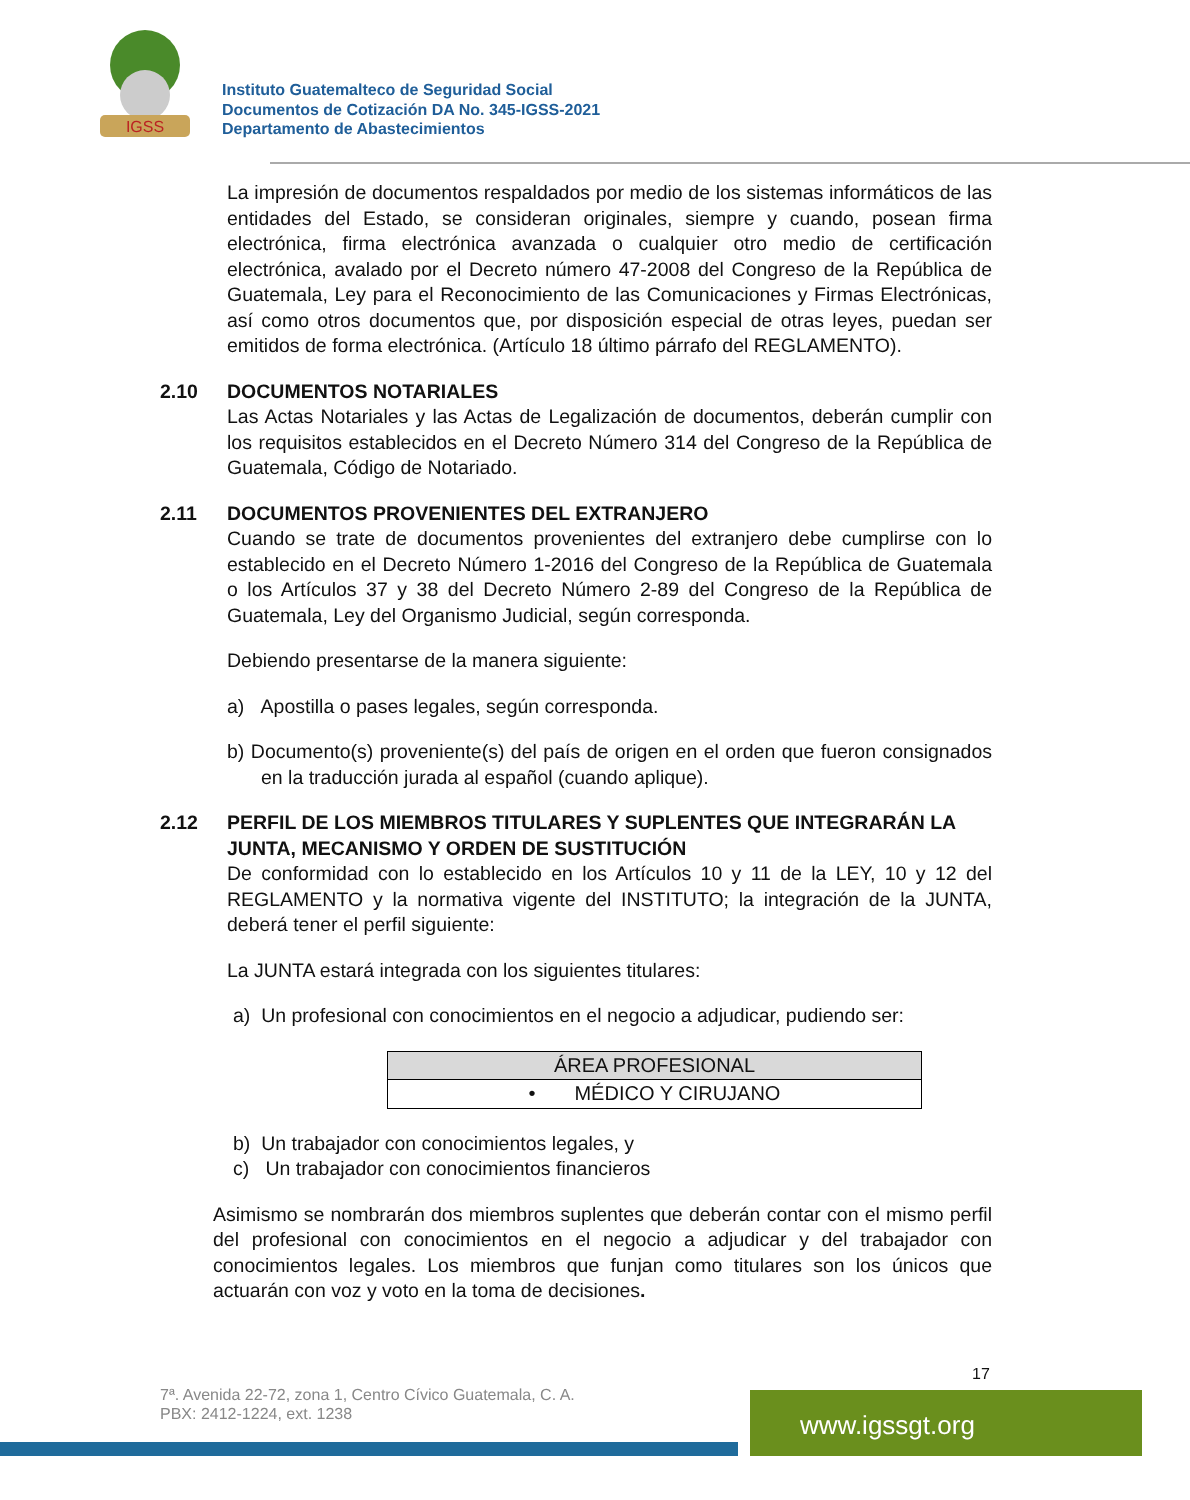IGSS
Instituto Guatemalteco de Seguridad Social
Documentos de Cotización DA No. 345-IGSS-2021
Departamento de Abastecimientos
La impresión de documentos respaldados por medio de los sistemas informáticos de las entidades del Estado, se consideran originales, siempre y cuando, posean firma electrónica, firma electrónica avanzada o cualquier otro medio de certificación electrónica, avalado por el Decreto número 47-2008 del Congreso de la República de Guatemala, Ley para el Reconocimiento de las Comunicaciones y Firmas Electrónicas, así como otros documentos que, por disposición especial de otras leyes, puedan ser emitidos de forma electrónica. (Artículo 18 último párrafo del REGLAMENTO).
2.10 DOCUMENTOS NOTARIALES
Las Actas Notariales y las Actas de Legalización de documentos, deberán cumplir con los requisitos establecidos en el Decreto Número 314 del Congreso de la República de Guatemala, Código de Notariado.
2.11 DOCUMENTOS PROVENIENTES DEL EXTRANJERO
Cuando se trate de documentos provenientes del extranjero debe cumplirse con lo establecido en el Decreto Número 1-2016 del Congreso de la República de Guatemala o los Artículos 37 y 38 del Decreto Número 2-89 del Congreso de la República de Guatemala, Ley del Organismo Judicial, según corresponda.
Debiendo presentarse de la manera siguiente:
a) Apostilla o pases legales, según corresponda.
b) Documento(s) proveniente(s) del país de origen en el orden que fueron consignados en la traducción jurada al español (cuando aplique).
2.12 PERFIL DE LOS MIEMBROS TITULARES Y SUPLENTES QUE INTEGRARÁN LA JUNTA, MECANISMO Y ORDEN DE SUSTITUCIÓN
De conformidad con lo establecido en los Artículos 10 y 11 de la LEY, 10 y 12 del REGLAMENTO y la normativa vigente del INSTITUTO; la integración de la JUNTA, deberá tener el perfil siguiente:
La JUNTA estará integrada con los siguientes titulares:
a) Un profesional con conocimientos en el negocio a adjudicar, pudiendo ser:
| ÁREA PROFESIONAL |
| --- |
| • MÉDICO Y CIRUJANO |
b) Un trabajador con conocimientos legales, y
c) Un trabajador con conocimientos financieros
Asimismo se nombrarán dos miembros suplentes que deberán contar con el mismo perfil del profesional con conocimientos en el negocio a adjudicar y del trabajador con conocimientos legales. Los miembros que funjan como titulares son los únicos que actuarán con voz y voto en la toma de decisiones.
17
7ª. Avenida 22-72, zona 1, Centro Cívico Guatemala, C. A.
PBX: 2412-1224, ext. 1238
www.igssgt.org